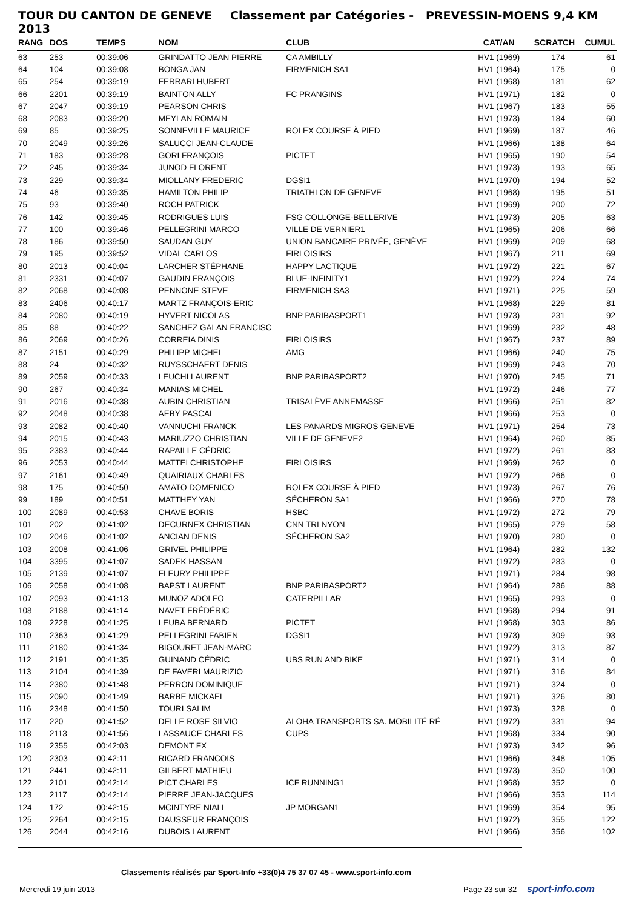TOUR DU CANTON DE GENEVE 2013 Classement par Catégories - PREVESSIN-MOENS 9,4 KM
| RANG | DOS | TEMPS | NOM | CLUB | CAT/AN | SCRATCH | CUMUL |
| --- | --- | --- | --- | --- | --- | --- | --- |
| 63 | 253 | 00:39:06 | GRINDATTO JEAN PIERRE | CA AMBILLY | HV1 (1969) | 174 | 61 |
| 64 | 104 | 00:39:08 | BONGA JAN | FIRMENICH SA1 | HV1 (1964) | 175 | 0 |
| 65 | 254 | 00:39:19 | FERRARI HUBERT | | HV1 (1968) | 181 | 62 |
| 66 | 2201 | 00:39:19 | BAINTON ALLY | FC PRANGINS | HV1 (1971) | 182 | 0 |
| 67 | 2047 | 00:39:19 | PEARSON CHRIS | | HV1 (1967) | 183 | 55 |
| 68 | 2083 | 00:39:20 | MEYLAN ROMAIN | | HV1 (1973) | 184 | 60 |
| 69 | 85 | 00:39:25 | SONNEVILLE MAURICE | ROLEX COURSE À PIED | HV1 (1969) | 187 | 46 |
| 70 | 2049 | 00:39:26 | SALUCCI JEAN-CLAUDE | | HV1 (1966) | 188 | 64 |
| 71 | 183 | 00:39:28 | GORI FRANÇOIS | PICTET | HV1 (1965) | 190 | 54 |
| 72 | 245 | 00:39:34 | JUNOD FLORENT | | HV1 (1973) | 193 | 65 |
| 73 | 229 | 00:39:34 | MIOLLANY FREDERIC | DGSI1 | HV1 (1970) | 194 | 52 |
| 74 | 46 | 00:39:35 | HAMILTON PHILIP | TRIATHLON DE GENEVE | HV1 (1968) | 195 | 51 |
| 75 | 93 | 00:39:40 | ROCH PATRICK | | HV1 (1969) | 200 | 72 |
| 76 | 142 | 00:39:45 | RODRIGUES LUIS | FSG COLLONGE-BELLERIVE | HV1 (1973) | 205 | 63 |
| 77 | 100 | 00:39:46 | PELLEGRINI MARCO | VILLE DE VERNIER1 | HV1 (1965) | 206 | 66 |
| 78 | 186 | 00:39:50 | SAUDAN GUY | UNION BANCAIRE PRIVÉE, GENÈVE | HV1 (1969) | 209 | 68 |
| 79 | 195 | 00:39:52 | VIDAL CARLOS | FIRLOISIRS | HV1 (1967) | 211 | 69 |
| 80 | 2013 | 00:40:04 | LARCHER STÉPHANE | HAPPY LACTIQUE | HV1 (1972) | 221 | 67 |
| 81 | 2331 | 00:40:07 | GAUDIN FRANÇOIS | BLUE-INFINITY1 | HV1 (1972) | 224 | 74 |
| 82 | 2068 | 00:40:08 | PENNONE STEVE | FIRMENICH SA3 | HV1 (1971) | 225 | 59 |
| 83 | 2406 | 00:40:17 | MARTZ FRANÇOIS-ERIC | | HV1 (1968) | 229 | 81 |
| 84 | 2080 | 00:40:19 | HYVERT NICOLAS | BNP PARIBASPORT1 | HV1 (1973) | 231 | 92 |
| 85 | 88 | 00:40:22 | SANCHEZ GALAN FRANCISC | | HV1 (1969) | 232 | 48 |
| 86 | 2069 | 00:40:26 | CORREIA DINIS | FIRLOISIRS | HV1 (1967) | 237 | 89 |
| 87 | 2151 | 00:40:29 | PHILIPP MICHEL | AMG | HV1 (1966) | 240 | 75 |
| 88 | 24 | 00:40:32 | RUYSSCHAERT DENIS | | HV1 (1969) | 243 | 70 |
| 89 | 2059 | 00:40:33 | LEUCHI LAURENT | BNP PARIBASPORT2 | HV1 (1970) | 245 | 71 |
| 90 | 267 | 00:40:34 | MANIAS MICHEL | | HV1 (1972) | 246 | 77 |
| 91 | 2016 | 00:40:38 | AUBIN CHRISTIAN | TRISALÈVE ANNEMASSE | HV1 (1966) | 251 | 82 |
| 92 | 2048 | 00:40:38 | AEBY PASCAL | | HV1 (1966) | 253 | 0 |
| 93 | 2082 | 00:40:40 | VANNUCHI FRANCK | LES PANARDS MIGROS GENEVE | HV1 (1971) | 254 | 73 |
| 94 | 2015 | 00:40:43 | MARIUZZO CHRISTIAN | VILLE DE GENEVE2 | HV1 (1964) | 260 | 85 |
| 95 | 2383 | 00:40:44 | RAPAILLE CÉDRIC | | HV1 (1972) | 261 | 83 |
| 96 | 2053 | 00:40:44 | MATTEI CHRISTOPHE | FIRLOISIRS | HV1 (1969) | 262 | 0 |
| 97 | 2161 | 00:40:49 | QUAIRIAUX CHARLES | | HV1 (1972) | 266 | 0 |
| 98 | 175 | 00:40:50 | AMATO DOMENICO | ROLEX COURSE À PIED | HV1 (1973) | 267 | 76 |
| 99 | 189 | 00:40:51 | MATTHEY YAN | SÉCHERON SA1 | HV1 (1966) | 270 | 78 |
| 100 | 2089 | 00:40:53 | CHAVE BORIS | HSBC | HV1 (1972) | 272 | 79 |
| 101 | 202 | 00:41:02 | DECURNEX CHRISTIAN | CNN TRI NYON | HV1 (1965) | 279 | 58 |
| 102 | 2046 | 00:41:02 | ANCIAN DENIS | SÉCHERON SA2 | HV1 (1970) | 280 | 0 |
| 103 | 2008 | 00:41:06 | GRIVEL PHILIPPE | | HV1 (1964) | 282 | 132 |
| 104 | 3395 | 00:41:07 | SADEK HASSAN | | HV1 (1972) | 283 | 0 |
| 105 | 2139 | 00:41:07 | FLEURY PHILIPPE | | HV1 (1971) | 284 | 98 |
| 106 | 2058 | 00:41:08 | BAPST LAURENT | BNP PARIBASPORT2 | HV1 (1964) | 286 | 88 |
| 107 | 2093 | 00:41:13 | MUNOZ ADOLFO | CATERPILLAR | HV1 (1965) | 293 | 0 |
| 108 | 2188 | 00:41:14 | NAVET FRÉDÉRIC | | HV1 (1968) | 294 | 91 |
| 109 | 2228 | 00:41:25 | LEUBA BERNARD | PICTET | HV1 (1968) | 303 | 86 |
| 110 | 2363 | 00:41:29 | PELLEGRINI FABIEN | DGSI1 | HV1 (1973) | 309 | 93 |
| 111 | 2180 | 00:41:34 | BIGOURET JEAN-MARC | | HV1 (1972) | 313 | 87 |
| 112 | 2191 | 00:41:35 | GUINAND CÉDRIC | UBS RUN AND BIKE | HV1 (1971) | 314 | 0 |
| 113 | 2104 | 00:41:39 | DE FAVERI MAURIZIO | | HV1 (1971) | 316 | 84 |
| 114 | 2380 | 00:41:48 | PERRON DOMINIQUE | | HV1 (1971) | 324 | 0 |
| 115 | 2090 | 00:41:49 | BARBE MICKAEL | | HV1 (1971) | 326 | 80 |
| 116 | 2348 | 00:41:50 | TOURI SALIM | | HV1 (1973) | 328 | 0 |
| 117 | 220 | 00:41:52 | DELLE ROSE SILVIO | ALOHA TRANSPORTS SA. MOBILITÉ RÉ | HV1 (1972) | 331 | 94 |
| 118 | 2113 | 00:41:56 | LASSAUCE CHARLES | CUPS | HV1 (1968) | 334 | 90 |
| 119 | 2355 | 00:42:03 | DEMONT FX | | HV1 (1973) | 342 | 96 |
| 120 | 2303 | 00:42:11 | RICARD FRANCOIS | | HV1 (1966) | 348 | 105 |
| 121 | 2441 | 00:42:11 | GILBERT MATHIEU | | HV1 (1973) | 350 | 100 |
| 122 | 2101 | 00:42:14 | PICT CHARLES | ICF RUNNING1 | HV1 (1968) | 352 | 0 |
| 123 | 2117 | 00:42:14 | PIERRE JEAN-JACQUES | | HV1 (1966) | 353 | 114 |
| 124 | 172 | 00:42:15 | MCINTYRE NIALL | JP MORGAN1 | HV1 (1969) | 354 | 95 |
| 125 | 2264 | 00:42:15 | DAUSSEUR FRANÇOIS | | HV1 (1972) | 355 | 122 |
| 126 | 2044 | 00:42:16 | DUBOIS LAURENT | | HV1 (1966) | 356 | 102 |
Classements réalisés par Sport-Info +33(0)4 75 37 07 45 - www.sport-info.com
Mercredi 19 juin 2013 Page 23 sur 32 sport-info.com